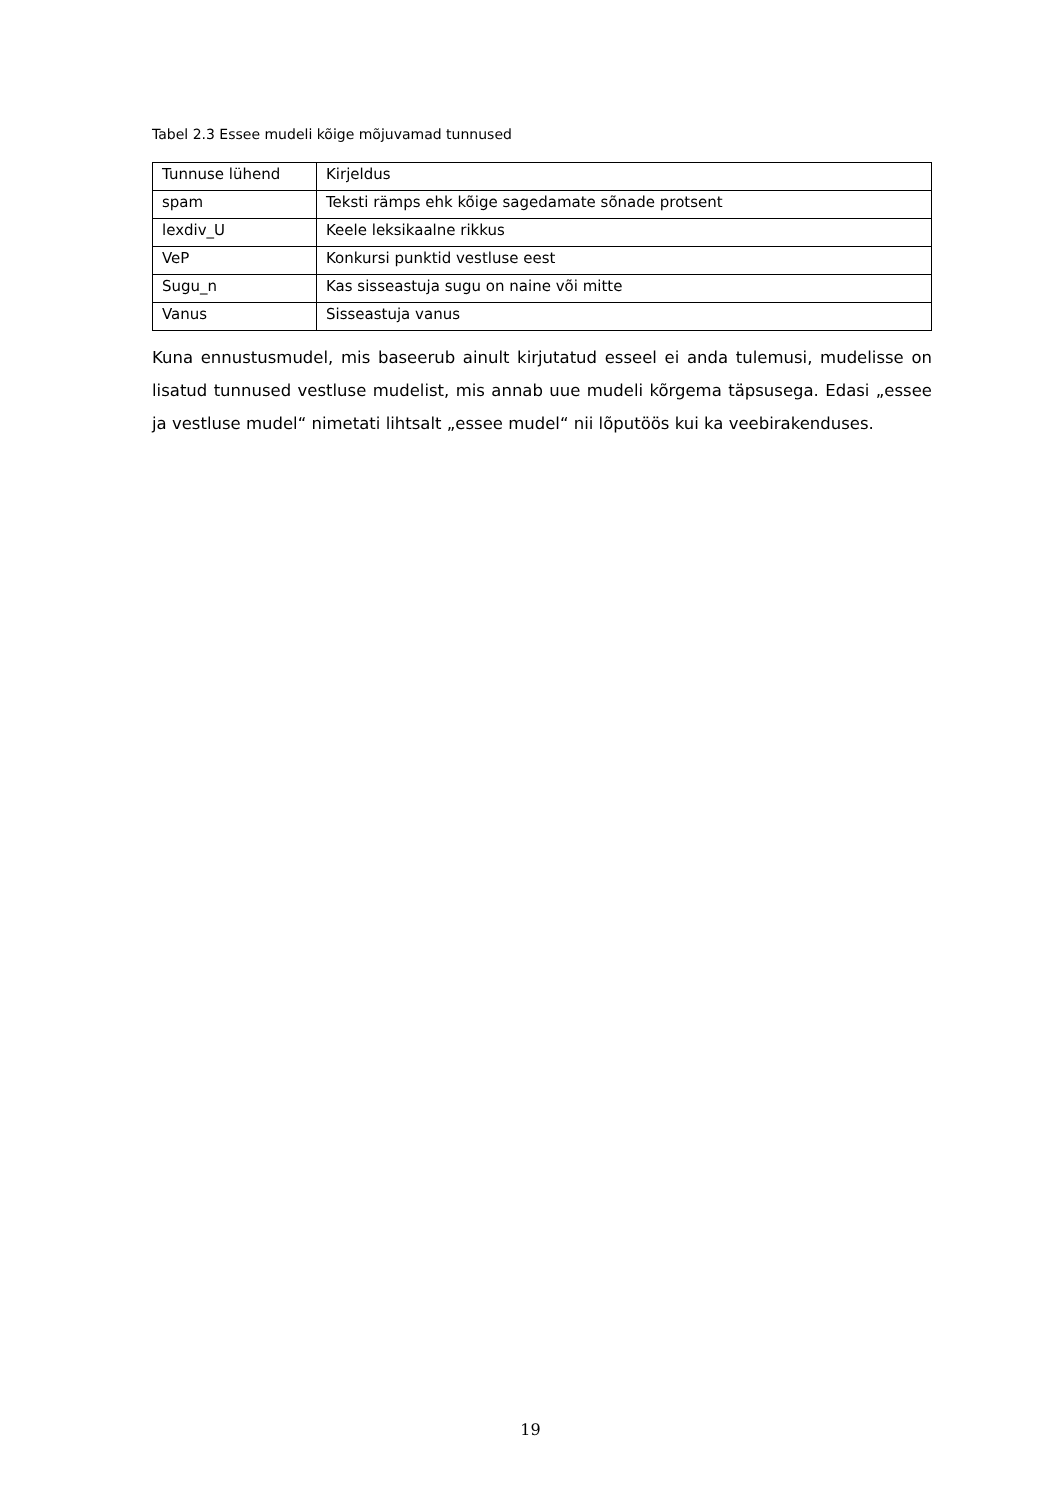Tabel 2.3 Essee mudeli kõige mõjuvamad tunnused
| Tunnuse lühend | Kirjeldus |
| --- | --- |
| spam | Teksti rämps ehk kõige sagedamate sõnade protsent |
| lexdiv_U | Keele leksikaalne rikkus |
| VeP | Konkursi punktid vestluse eest |
| Sugu_n | Kas sisseastuja sugu on naine või mitte |
| Vanus | Sisseastuja vanus |
Kuna ennustusmudel, mis baseerub ainult kirjutatud esseel ei anda tulemusi, mudelisse on lisatud tunnused vestluse mudelist, mis annab uue mudeli kõrgema täpsusega. Edasi „essee ja vestluse mudel“ nimetati lihtsalt „essee mudel“ nii lõputöös kui ka veebirakenduses.
19